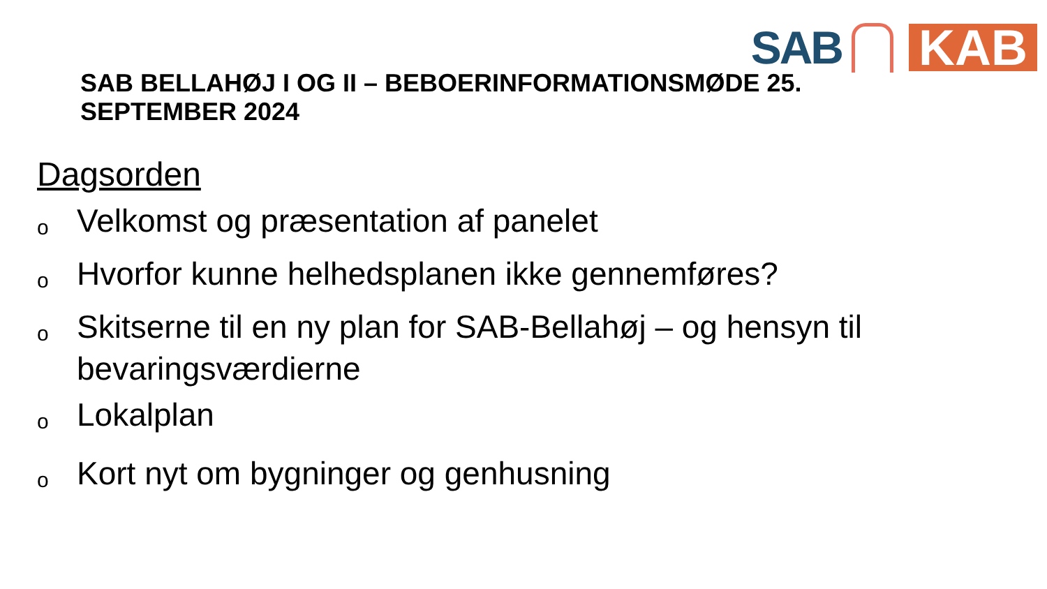SAB
KAB
SAB BELLAHØJ I OG II – BEBOERINFORMATIONSMØDE 25. SEPTEMBER 2024
Dagsorden
o Velkomst og præsentation af panelet
o Hvorfor kunne helhedsplanen ikke gennemføres?
o Skitserne til en ny plan for SAB-Bellahøj – og hensyn til bevaringsværdierne
o Lokalplan
o Kort nyt om bygninger og genhusning